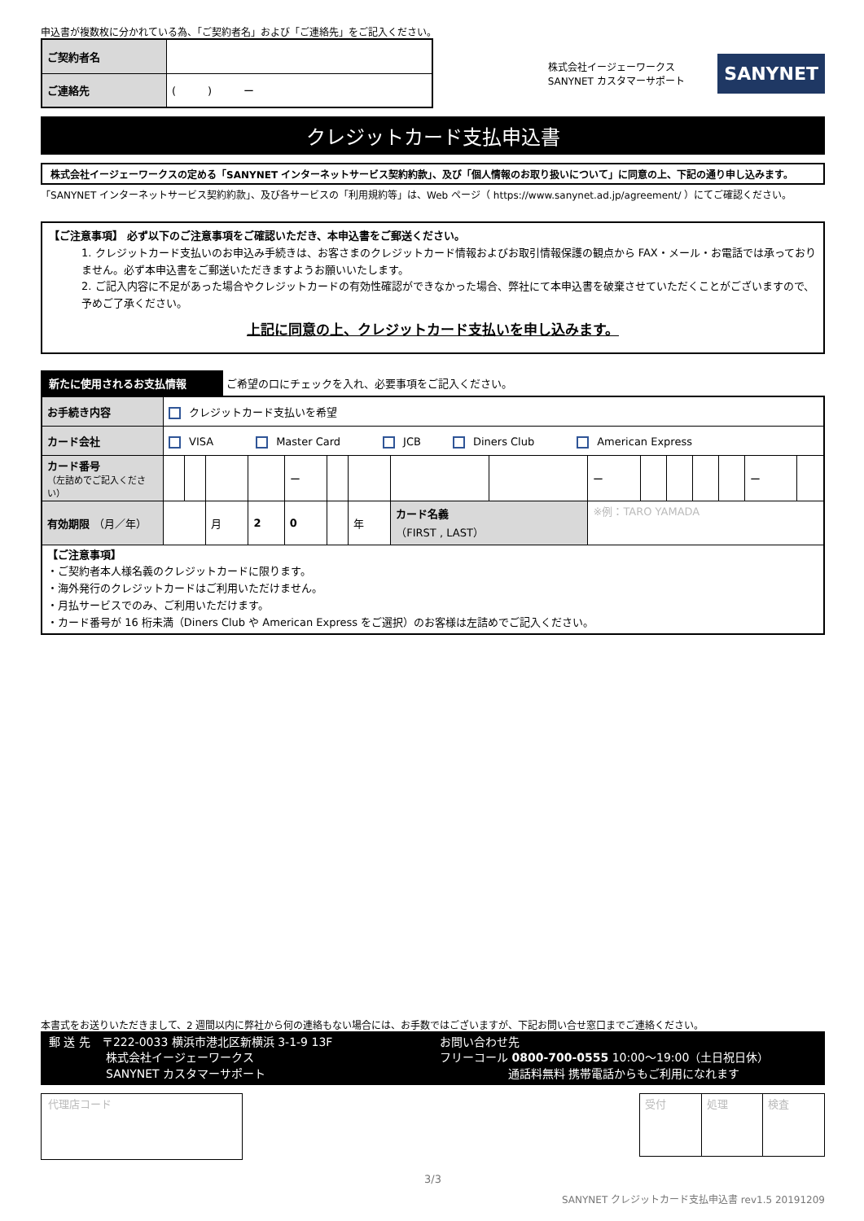申込書が複数枚に分かれている為、「ご契約者名」および「ご連絡先」をご記入ください。
| ご契約者名 | |
| ご連絡先 | ( ) ー |
株式会社イージェーワークス
SANYNET カスタマーサポート
SANYNET
クレジットカード支払申込書
株式会社イージェーワークスの定める「SANYNET インターネットサービス契約約款」、及び「個人情報のお取り扱いについて」に同意の上、下記の通り申し込みます。
「SANYNET インターネットサービス契約約款」、及び各サービスの「利用規約等」は、Web ページ（ https://www.sanynet.ad.jp/agreement/ ）にてご確認ください。
【ご注意事項】 必ず以下のご注意事項をご確認いただき、本申込書をご郵送ください。
1. クレジットカード支払いのお申込み手続きは、お客さまのクレジットカード情報およびお取引情報保護の観点から FAX・メール・お電話では承っておりません。必ず本申込書をご郵送いただきますようお願いいたします。
2. ご記入内容に不足があった場合やクレジットカードの有効性確認ができなかった場合、弊社にて本申込書を破棄させていただくことがございますので、予めご了承ください。
上記に同意の上、クレジットカード支払いを申し込みます。
新たに使用されるお支払情報 ご希望の口にチェックを入れ、必要事項をご記入ください。
| お手続き内容 | クレジットカード支払いを希望 | | | | | | | | | | | | | | | |
| カード会社 | VISA Master Card JCB Diners Club American Express | | | | | | | | | | | | | | | |
| カード番号 （左詰めでご記入ください） | | | | | ー | | | | | ー | | | | | ー | |
| 有効期限 （月／年） | | | 月 | 2 | 0 | | 年 | カード名義 （FIRST , LAST） | | ※例：TARO YAMADA | | | | | | |
| 【ご注意事項】 ・ご契約者本人様名義のクレジットカードに限ります。 ・海外発行のクレジットカードはご利用いただけません。 ・月払サービスでのみ、ご利用いただけます。 ・カード番号が 16 桁未満（Diners Club や American Express をご選択）のお客様は左詰めでご記入ください。 | | | | | | | | | | | | | | | | |
本書式をお送りいただきまして、2 週間以内に弊社から何の連絡もない場合には、お手数ではございますが、下記お問い合せ窓口までご連絡ください。
郵 送 先　〒222-0033 横浜市港北区新横浜 3-1-9 13F
　　　　　株式会社イージェーワークス
　　　　　SANYNET カスタマーサポート
お問い合わせ先
フリーコール 0800-700-0555 10:00～19:00（土日祝日休）
　　　　　　通話料無料 携帯電話からもご利用になれます
代理店コード
| 受付 | 処理 | 検査 |
3/3
SANYNET クレジットカード支払申込書 rev1.5 20191209